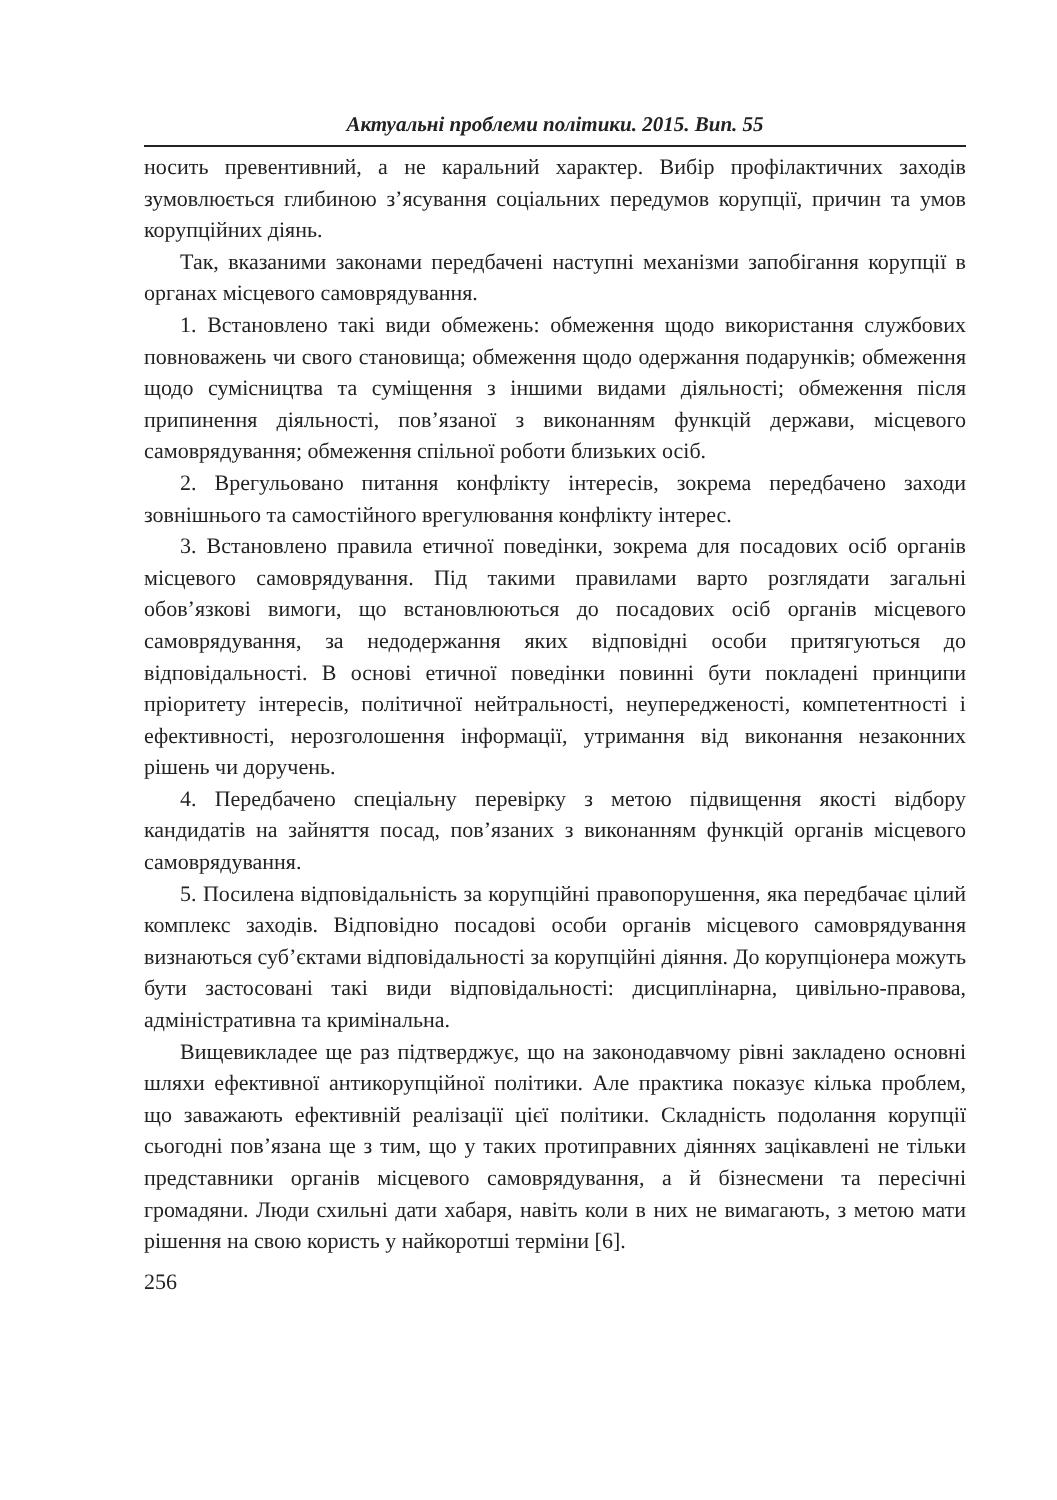Актуальні проблеми політики. 2015. Вип. 55
носить превентивний, а не каральний характер. Вибір профілактичних заходів зумовлюється глибиною з’ясування соціальних передумов корупції, причин та умов корупційних діянь.
Так, вказаними законами передбачені наступні механізми запобігання корупції в органах місцевого самоврядування.
1. Встановлено такі види обмежень: обмеження щодо використання службових повноважень чи свого становища; обмеження щодо одержання подарунків; обмеження щодо сумісництва та суміщення з іншими видами діяльності; обмеження після припинення діяльності, пов’язаної з виконанням функцій держави, місцевого самоврядування; обмеження спільної роботи близьких осіб.
2. Врегульовано питання конфлікту інтересів, зокрема передбачено заходи зовнішнього та самостійного врегулювання конфлікту інтерес.
3. Встановлено правила етичної поведінки, зокрема для посадових осіб органів місцевого самоврядування. Під такими правилами варто розглядати загальні обов’язкові вимоги, що встановлюються до посадових осіб органів місцевого самоврядування, за недодержання яких відповідні особи притягуються до відповідальності. В основі етичної поведінки повинні бути покладені принципи пріоритету інтересів, політичної нейтральності, неупередженості, компетентності і ефективності, нерозголошення інформації, утримання від виконання незаконних рішень чи доручень.
4. Передбачено спеціальну перевірку з метою підвищення якості відбору кандидатів на зайняття посад, пов’язаних з виконанням функцій органів місцевого самоврядування.
5. Посилена відповідальність за корупційні правопорушення, яка передбачає цілий комплекс заходів. Відповідно посадові особи органів місцевого самоврядування визнаються суб’єктами відповідальності за корупційні діяння. До корупціонера можуть бути застосовані такі види відповідальності: дисциплінарна, цивільно-правова, адміністративна та кримінальна.
Вищевикладее ще раз підтверджує, що на законодавчому рівні закладено основні шляхи ефективної антикорупційної політики. Але практика показує кілька проблем, що заважають ефективній реалізації цієї політики. Складність подолання корупції сьогодні пов’язана ще з тим, що у таких протиправних діяннях зацікавлені не тільки представники органів місцевого самоврядування, а й бізнесмени та пересічні громадяни. Люди схильні дати хабаря, навіть коли в них не вимагають, з метою мати рішення на свою користь у найкоротші терміни [6].
256